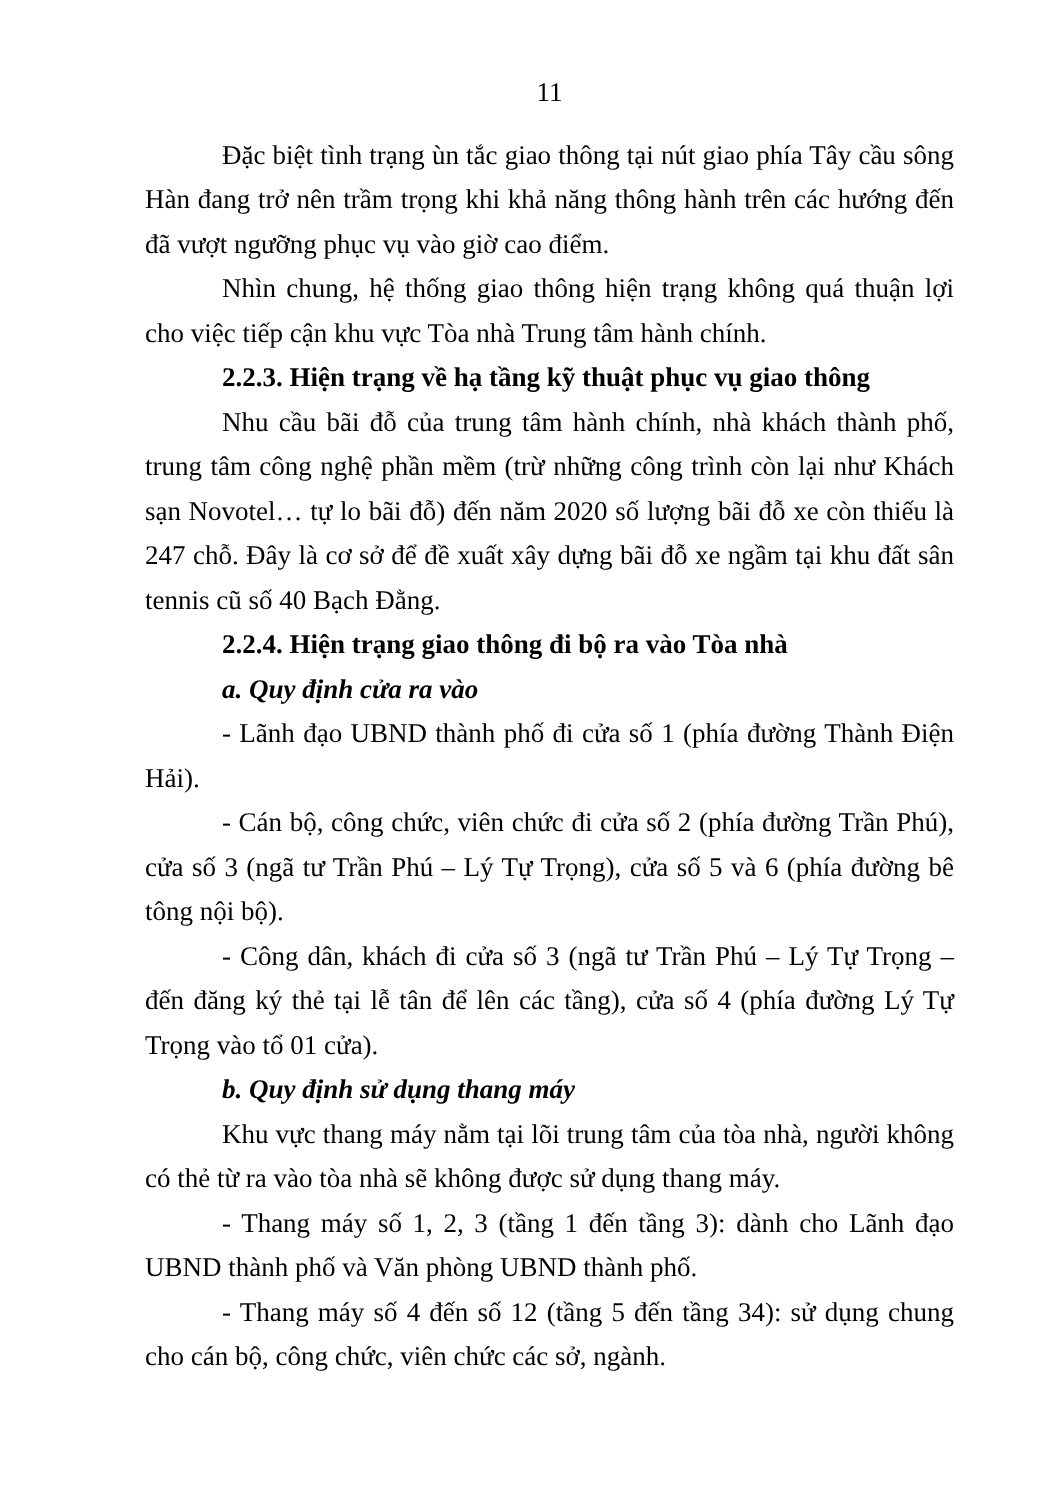11
Đặc biệt tình trạng ùn tắc giao thông tại nút giao phía Tây cầu sông Hàn đang trở nên trầm trọng khi khả năng thông hành trên các hướng đến đã vượt ngưỡng phục vụ vào giờ cao điểm.
Nhìn chung, hệ thống giao thông hiện trạng không quá thuận lợi cho việc tiếp cận khu vực Tòa nhà Trung tâm hành chính.
2.2.3. Hiện trạng về hạ tầng kỹ thuật phục vụ giao thông
Nhu cầu bãi đỗ của trung tâm hành chính, nhà khách thành phố, trung tâm công nghệ phần mềm (trừ những công trình còn lại như Khách sạn Novotel… tự lo bãi đỗ) đến năm 2020 số lượng bãi đỗ xe còn thiếu là 247 chỗ. Đây là cơ sở để đề xuất xây dựng bãi đỗ xe ngầm tại khu đất sân tennis cũ số 40 Bạch Đằng.
2.2.4. Hiện trạng giao thông đi bộ ra vào Tòa nhà
a. Quy định cửa ra vào
- Lãnh đạo UBND thành phố đi cửa số 1 (phía đường Thành Điện Hải).
- Cán bộ, công chức, viên chức đi cửa số 2 (phía đường Trần Phú), cửa số 3 (ngã tư Trần Phú – Lý Tự Trọng), cửa số 5 và 6 (phía đường bê tông nội bộ).
- Công dân, khách đi cửa số 3 (ngã tư Trần Phú – Lý Tự Trọng – đến đăng ký thẻ tại lễ tân để lên các tầng), cửa số 4 (phía đường Lý Tự Trọng vào tổ 01 cửa).
b. Quy định sử dụng thang máy
Khu vực thang máy nằm tại lõi trung tâm của tòa nhà, người không có thẻ từ ra vào tòa nhà sẽ không được sử dụng thang máy.
- Thang máy số 1, 2, 3 (tầng 1 đến tầng 3): dành cho Lãnh đạo UBND thành phố và Văn phòng UBND thành phố.
- Thang máy số 4 đến số 12 (tầng 5 đến tầng 34): sử dụng chung cho cán bộ, công chức, viên chức các sở, ngành.